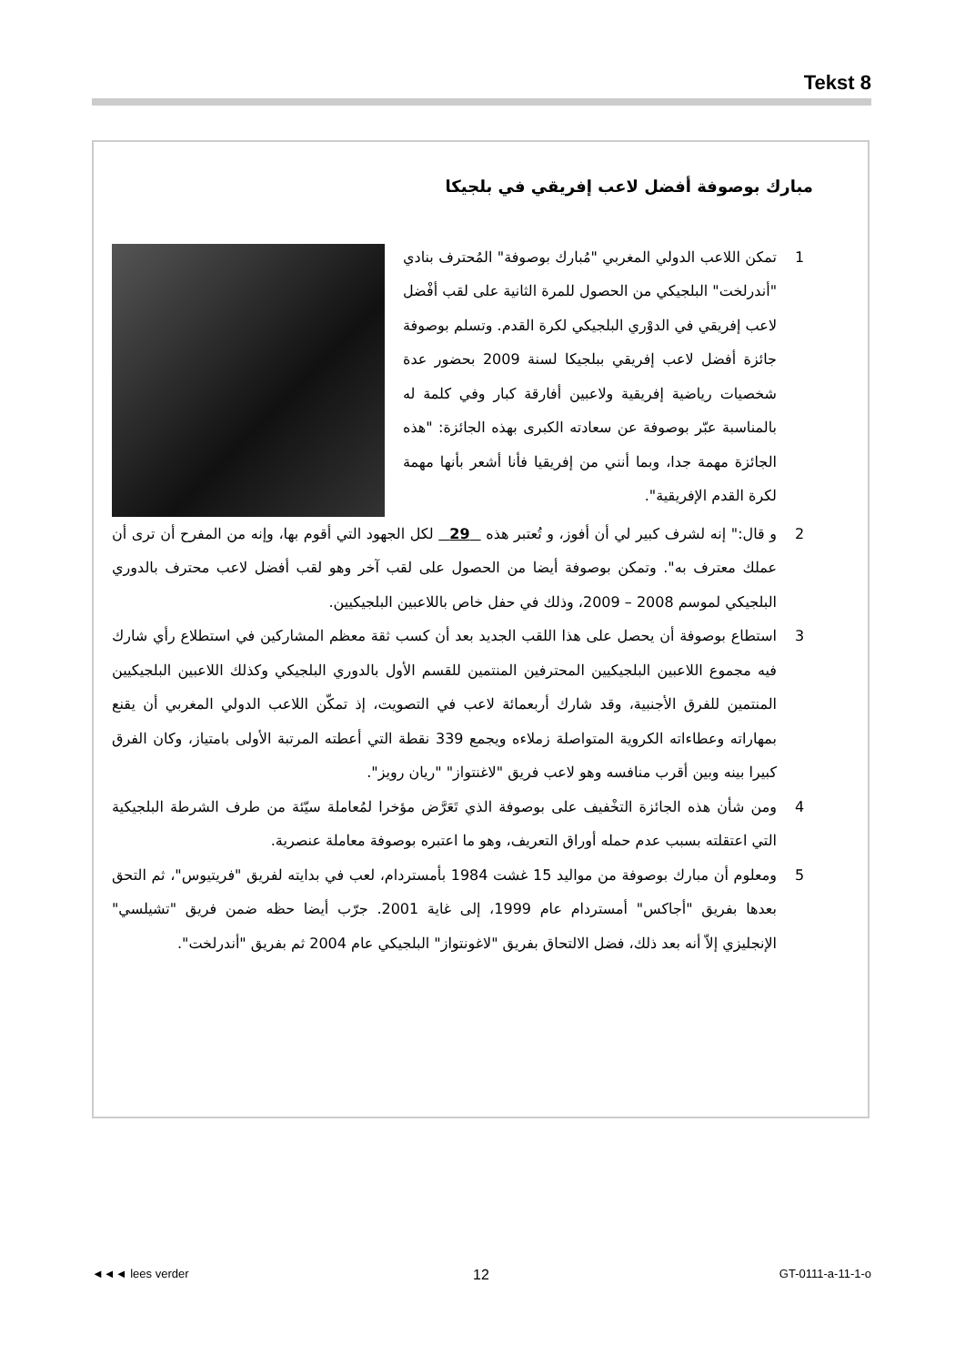Tekst 8
مبارك بوصوفة أفضل لاعب إفريقي في بلجيكا
1 تمكن اللاعب الدولي المغربي "مُبارك بوصوفة" المُحترف بنادي "أندرلخت" البلجيكي من الحصول للمرة الثانية على لقب أفْضل لاعب إفريقي في الدوْري البلجيكي لكرة القدم. وتسلم بوصوفة جائزة أفضل لاعب إفريقي ببلجيكا لسنة 2009 بحضور عدة شخصيات رياضية إفريقية ولاعبين أفارقة كبار وفي كلمة له بالمناسبة عبّر بوصوفة عن سعادته الكبرى بهذه الجائزة: "هذه الجائزة مهمة جدا، وبما أنني من إفريقيا فأنا أشعر بأنها مهمة لكرة القدم الإفريقية".
2 و قال:" إنه لشرف كبير لي أن أفوز، و تُعتبر هذه 29 لكل الجهود التي أقوم بها، وإنه من المفرح أن ترى أن عملك معترف به". وتمكن بوصوفة أيضا من الحصول على لقب آخر وهو لقب أفضل لاعب محترف بالدوري البلجيكي لموسم 2008 – 2009، وذلك في حفل خاص باللاعبين البلجيكيين.
3 استطاع بوصوفة أن يحصل على هذا اللقب الجديد بعد أن كسب ثقة معظم المشاركين في استطلاع رأي شارك فيه مجموع اللاعبين البلجيكيين المحترفين المنتمين للقسم الأول بالدوري البلجيكي وكذلك اللاعبين البلجيكيين المنتمين للفرق الأجنبية، وقد شارك أربعمائة لاعب في التصويت، إذ تمكّن اللاعب الدولي المغربي أن يقنع بمهاراته وعطاءاته الكروية المتواصلة زملاءه ويجمع 339 نقطة التي أعطته المرتبة الأولى بامتياز، وكان الفرق كبيرا بينه وبين أقرب منافسه وهو لاعب فريق "لاغنتواز" "ريان رويز".
4 ومن شأن هذه الجائزة التخْفيف على بوصوفة الذي تَعَرَّض مؤخرا لمُعاملة سيّئة من طرف الشرطة البلجيكية التي اعتقلته بسبب عدم حمله أوراق التعريف، وهو ما اعتبره بوصوفة معاملة عنصرية.
5 ومعلوم أن مبارك بوصوفة من مواليد 15 غشت 1984 بأمستردام، لعب في بدايته لفريق "فريتيوس"، ثم التحق بعدها بفريق "أجاكس" أمستردام عام 1999، إلى غاية 2001. جرّب أيضا حظه ضمن فريق "تشيلسي" الإنجليزي إلاّ أنه بعد ذلك، فضل الالتحاق بفريق "لاغونتواز" البلجيكي عام 2004 ثم بفريق "أندرلخت".
◄◄◄ lees verder 12 GT-0111-a-11-1-o